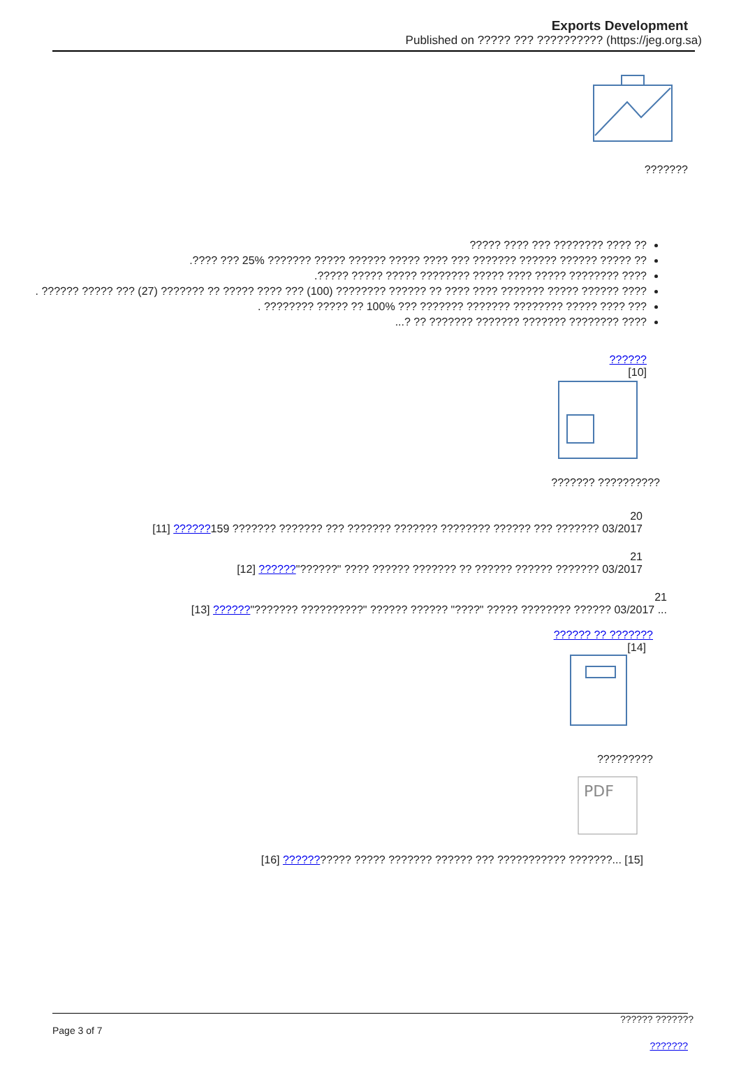Exports Development
Published on ????? ??? ?????????? (https://jeg.org.sa)
???????
?? ???? ???????? ??? ???? ?????
?? ????? ?????? ?????? ??????? ??? ???? ????? ?????? ????? ??????? 25% ??? ????.
???? ???????? ????? ???? ????? ???????? ????? ????? ?????.
???? ?????? ????? ??????? ???? ???? ?? ?????? ???????? (100) ??? ???? ????? ?? ??????? (27) ??? ????? ?????? .
??? ???? ????? ???????? ??????? ??????? ??? 100% ?? ????? ???????? .
???? ???????? ??????? ??????? ??????? ?? ?...
??????
[10]
??????? ??????????
20
[11] ??????159 ??????? ??????? ??? ??????? ??????? ???????? ?????? ??? ??????? 03/2017
21
[12] ??????"??????" ???? ?????? ??????? ?? ?????? ?????? ??????? 03/2017
21
[13] ??????"??????? ??????????" ?????? ?????? "????" ????? ???????? ?????? 03/2017 ...
?????? ?? ???????
[14]
?????????
PDF
[16] ??????????? ????? ??????? ?????? ??? ??????????? ???????... [15]
?????? ???????
Page 3 of 7
???????